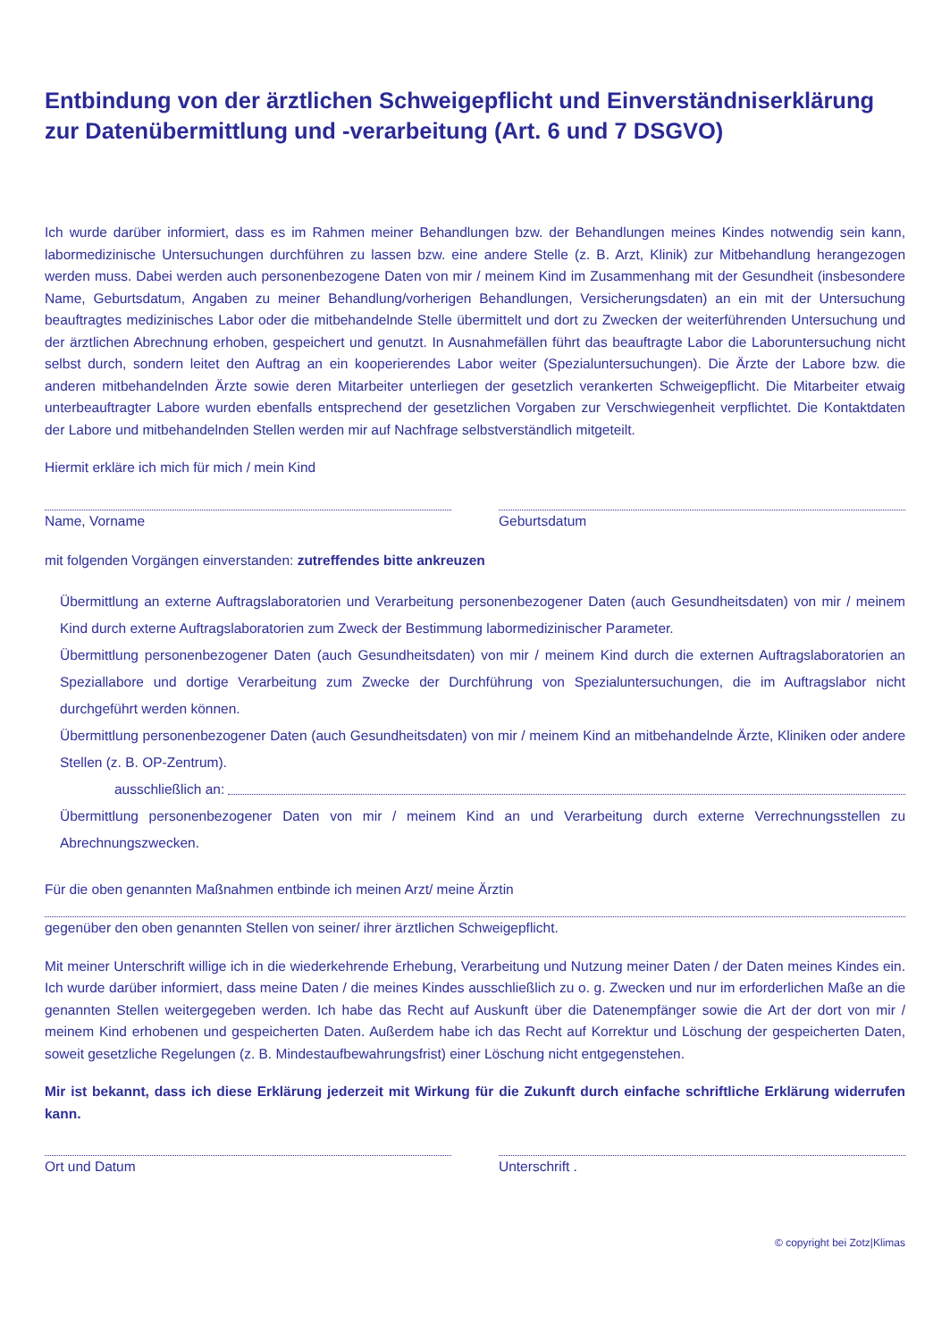Entbindung von der ärztlichen Schweigepflicht und Einverständniserklärung zur Datenübermittlung und -verarbeitung (Art. 6 und 7 DSGVO)
Ich wurde darüber informiert, dass es im Rahmen meiner Behandlungen bzw. der Behandlungen meines Kindes notwendig sein kann, labormedizinische Untersuchungen durchführen zu lassen bzw. eine andere Stelle (z. B. Arzt, Klinik) zur Mitbehandlung herangezogen werden muss. Dabei werden auch personenbezogene Daten von mir / meinem Kind im Zusammenhang mit der Gesundheit (insbesondere Name, Geburtsdatum, Angaben zu meiner Behandlung/vorherigen Behandlungen, Versicherungsdaten) an ein mit der Untersuchung beauftragtes medizinisches Labor oder die mitbehandelnde Stelle übermittelt und dort zu Zwecken der weiterführenden Untersuchung und der ärztlichen Abrechnung erhoben, gespeichert und genutzt. In Ausnahmefällen führt das beauftragte Labor die Laboruntersuchung nicht selbst durch, sondern leitet den Auftrag an ein kooperierendes Labor weiter (Spezialuntersuchungen). Die Ärzte der Labore bzw. die anderen mitbehandelnden Ärzte sowie deren Mitarbeiter unterliegen der gesetzlich verankerten Schweigepflicht. Die Mitarbeiter etwaig unterbeauftragter Labore wurden ebenfalls entsprechend der gesetzlichen Vorgaben zur Verschwiegenheit verpflichtet. Die Kontaktdaten der Labore und mitbehandelnden Stellen werden mir auf Nachfrage selbstverständlich mitgeteilt.
Hiermit erkläre ich mich für mich / mein Kind
Name, Vorname Geburtsdatum
mit folgenden Vorgängen einverstanden: zutreffendes bitte ankreuzen
Übermittlung an externe Auftragslaboratorien und Verarbeitung personenbezogener Daten (auch Gesundheitsdaten) von mir / meinem Kind durch externe Auftragslaboratorien zum Zweck der Bestimmung labormedizinischer Parameter.
Übermittlung personenbezogener Daten (auch Gesundheitsdaten) von mir / meinem Kind durch die externen Auftragslaboratorien an Speziallabore und dortige Verarbeitung zum Zwecke der Durchführung von Spezialuntersuchungen, die im Auftragslabor nicht durchgeführt werden können.
Übermittlung personenbezogener Daten (auch Gesundheitsdaten) von mir / meinem Kind an mitbehandelnde Ärzte, Kliniken oder andere Stellen (z. B. OP-Zentrum).
ausschließlich an:
Übermittlung personenbezogener Daten von mir / meinem Kind an und Verarbeitung durch externe Verrechnungsstellen zu Abrechnungszwecken.
Für die oben genannten Maßnahmen entbinde ich meinen Arzt/ meine Ärztin
gegenüber den oben genannten Stellen von seiner/ ihrer ärztlichen Schweigepflicht.
Mit meiner Unterschrift willige ich in die wiederkehrende Erhebung, Verarbeitung und Nutzung meiner Daten / der Daten meines Kindes ein. Ich wurde darüber informiert, dass meine Daten / die meines Kindes ausschließlich zu o. g. Zwecken und nur im erforderlichen Maße an die genannten Stellen weitergegeben werden. Ich habe das Recht auf Auskunft über die Datenempfänger sowie die Art der dort von mir / meinem Kind erhobenen und gespeicherten Daten. Außerdem habe ich das Recht auf Korrektur und Löschung der gespeicherten Daten, soweit gesetzliche Regelungen (z. B. Mindestaufbewahrungsfrist) einer Löschung nicht entgegenstehen.
Mir ist bekannt, dass ich diese Erklärung jederzeit mit Wirkung für die Zukunft durch einfache schriftliche Erklärung widerrufen kann.
Ort und Datum Unterschrift .
© copyright bei Zotz|Klimas